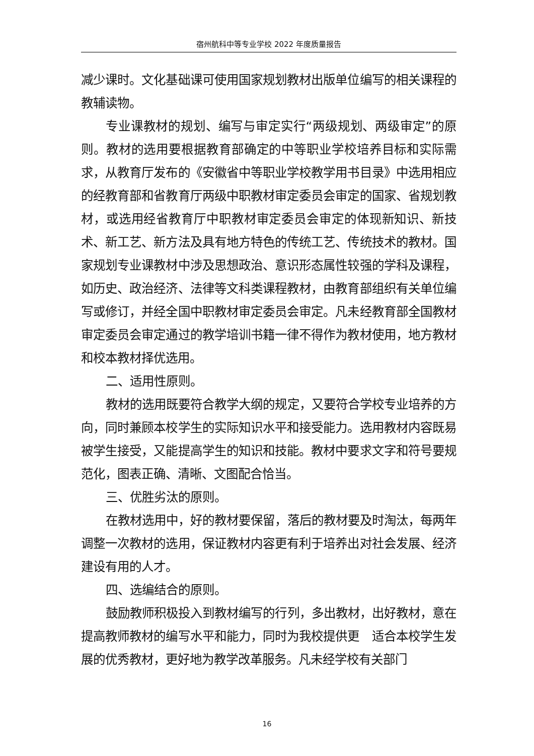宿州航科中等专业学校 2022 年度质量报告
减少课时。文化基础课可使用国家规划教材出版单位编写的相关课程的教辅读物。
专业课教材的规划、编写与审定实行“两级规划、两级审定”的原则。教材的选用要根据教育部确定的中等职业学校培养目标和实际需求，从教育厅发布的《安徽省中等职业学校教学用书目录》中选用相应的经教育部和省教育厅两级中职教材审定委员会审定的国家、省规划教材，或选用经省教育厅中职教材审定委员会审定的体现新知识、新技术、新工艺、新方法及具有地方特色的传统工艺、传统技术的教材。国家规划专业课教材中涉及思想政治、意识形态属性较强的学科及课程，如历史、政治经济、法律等文科类课程教材，由教育部组织有关单位编写或修订，并经全国中职教材审定委员会审定。凡未经教育部全国教材审定委员会审定通过的教学培训书籍一律不得作为教材使用，地方教材和校本教材择优选用。
二、适用性原则。
教材的选用既要符合教学大纲的规定，又要符合学校专业培养的方向，同时兼顾本校学生的实际知识水平和接受能力。选用教材内容既易被学生接受，又能提高学生的知识和技能。教材中要求文字和符号要规范化，图表正确、清晰、文图配合恰当。
三、优胜劣汰的原则。
在教材选用中，好的教材要保留，落后的教材要及时淘汰，每两年调整一次教材的选用，保证教材内容更有利于培养出对社会发展、经济建设有用的人才。
四、选编结合的原则。
鼓励教师积极投入到教材编写的行列，多出教材，出好教材，意在提高教师教材的编写水平和能力，同时为我校提供更　适合本校学生发展的优秀教材，更好地为教学改革服务。凡未经学校有关部门
16